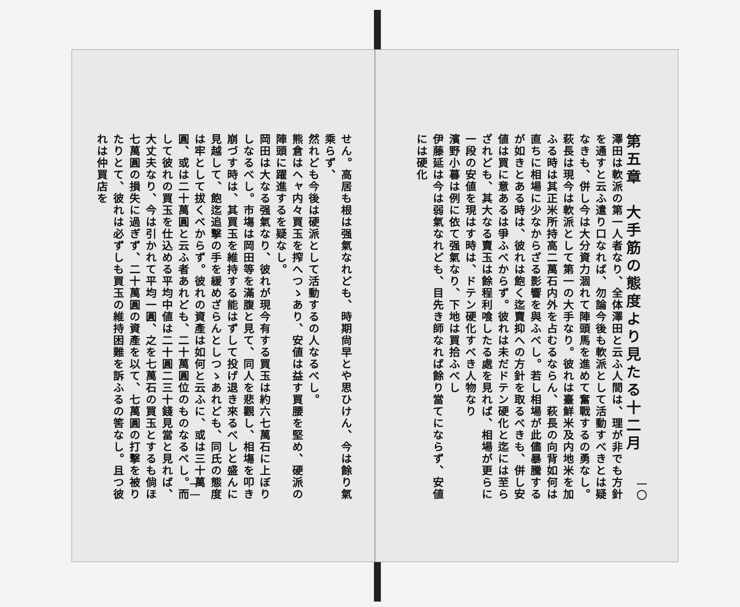一〇
第五章　大手筋の態度より見たる十二月
澤田は軟派の第一人者なり、全体澤田と云ふ人間は、理が非でも方針を通すと云ふ遣り口なれば、勿論今後も軟派として活動すべきとは疑なきも、併し今は大分資力涸れて陣頭馬を進めて奮戰するの勇なし。
萩長は現今は軟派として第一の大手なり。彼れは臺鮮米及内地米を加ふる時は其正米所持高二萬石内外を占むるならん、萩長の向背如何は直ちに相場に少なからざる影響を與ふべし。若し相場が此儘暴騰するが如きとある時は、彼れは飽く迄賣抑への方針を取るべきも、併し安値は買に意あるは爭ふべからず。彼れは未だドテン硬化と迄には至らざれども、其大なる賣玉は餘程利喰したる處を見れば、相場が更らに一段の安値を現はす時は、ドテン硬化すべき人物なり
濱野小暮は例に依て强氣なり、下地は買拾ふべし
伊藤延は今は弱氣なれども、目先き師なれば餘り當てにならず、安値には硬化
一一
せん。高居も根は强氣なれども、時期尙早とや思ひけん、今は餘り氣乘らず、
然れども今後は硬派として活動するの人なるべし。
熊倉はヘャ内々買玉を搾へつゝあり、安値は益す買腰を堅め、硬派の陣頭に躍進するを疑なし。
岡田は大なる强氣なり、彼れが現今有する買玉は約六七萬石に上ぼりしなるべし。市塲は岡田等を滿腹と見て、同人を悲觀し、相塲を叩き崩づす時は、其買玉を維持する能はずして投げ退き來るべしと盛んに見越して、飽迄追擊の手を緩めざらんとしつゝあれども、同氏の態度は牢として拔くべからず。彼れの資產は如何と云ふに、或は三十萬圓、或は二十萬圓と云ふ者あれども、二十萬圓位のものなるべし。而して彼れの買玉を仕込める平均中値は二十圓二三十錢見當と見れば、大丈夫なり、今は引かれて平均一圓、之を七萬石の買玉とするも倘ほ七萬圓の損失に過ぎず、二十萬圓の資產を以て、七萬圓の打擊を被りたりとて、彼れは必ずしも買玉の維持困難を訴ふるの筈なし。且つ彼れは仲買店を